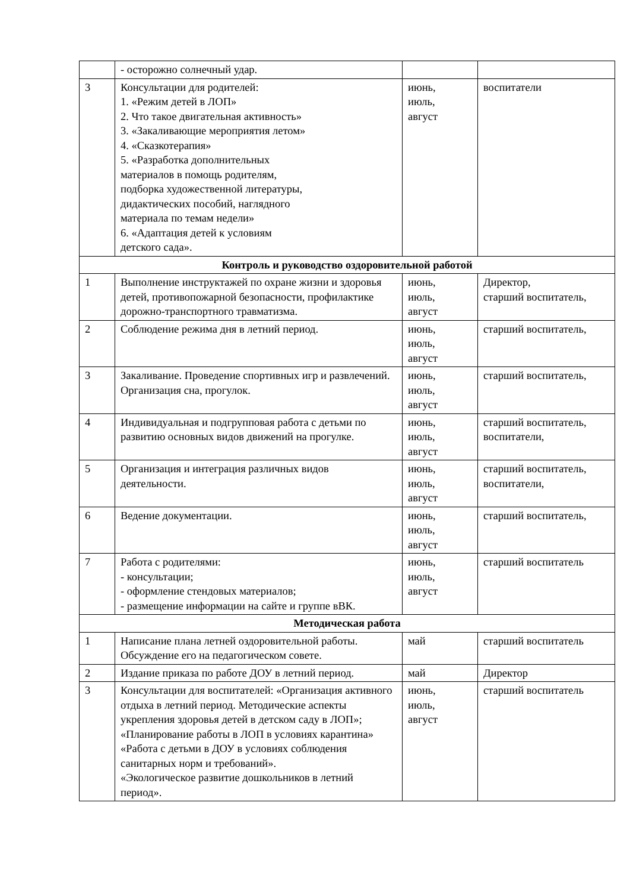| | - осторожно солнечный удар. | | |
| 3 | Консультации для родителей: 1. «Режим детей в ЛОП» 2. Что такое двигательная активность» 3. «Закаливающие мероприятия летом» 4. «Сказкотерапия» 5. «Разработка дополнительных материалов в помощь родителям, подборка художественной литературы, дидактических пособий, наглядного материала по темам недели» 6. «Адаптация детей к условиям детского сада». | июнь, июль, август | воспитатели |
| Контроль и руководство оздоровительной работой | | | |
| 1 | Выполнение инструктажей по охране жизни и здоровья детей, противопожарной безопасности, профилактике дорожно-транспортного травматизма. | июнь, июль, август | Директор, старший воспитатель, |
| 2 | Соблюдение режима дня в летний период. | июнь, июль, август | старший воспитатель, |
| 3 | Закаливание. Проведение спортивных игр и развлечений. Организация сна, прогулок. | июнь, июль, август | старший воспитатель, |
| 4 | Индивидуальная и подгрупповая работа с детьми по развитию основных видов движений на прогулке. | июнь, июль, август | старший воспитатель, воспитатели, |
| 5 | Организация и интеграция различных видов деятельности. | июнь, июль, август | старший воспитатель, воспитатели, |
| 6 | Ведение документации. | июнь, июль, август | старший воспитатель, |
| 7 | Работа с родителями: - консультации; - оформление стендовых материалов; - размещение информации на сайте и группе вВК. | июнь, июль, август | старший воспитатель |
| Методическая работа | | | |
| 1 | Написание плана летней оздоровительной работы. Обсуждение его на педагогическом совете. | май | старший воспитатель |
| 2 | Издание приказа по работе ДОУ в летний период. | май | Директор |
| 3 | Консультации для воспитателей: «Организация активного отдыха в летний период. Методические аспекты укрепления здоровья детей в детском саду в ЛОП»; «Планирование работы в ЛОП в условиях карантина» «Работа с детьми в ДОУ в условиях соблюдения санитарных норм и требований». «Экологическое развитие дошкольников в летний период». | июнь, июль, август | старший воспитатель |